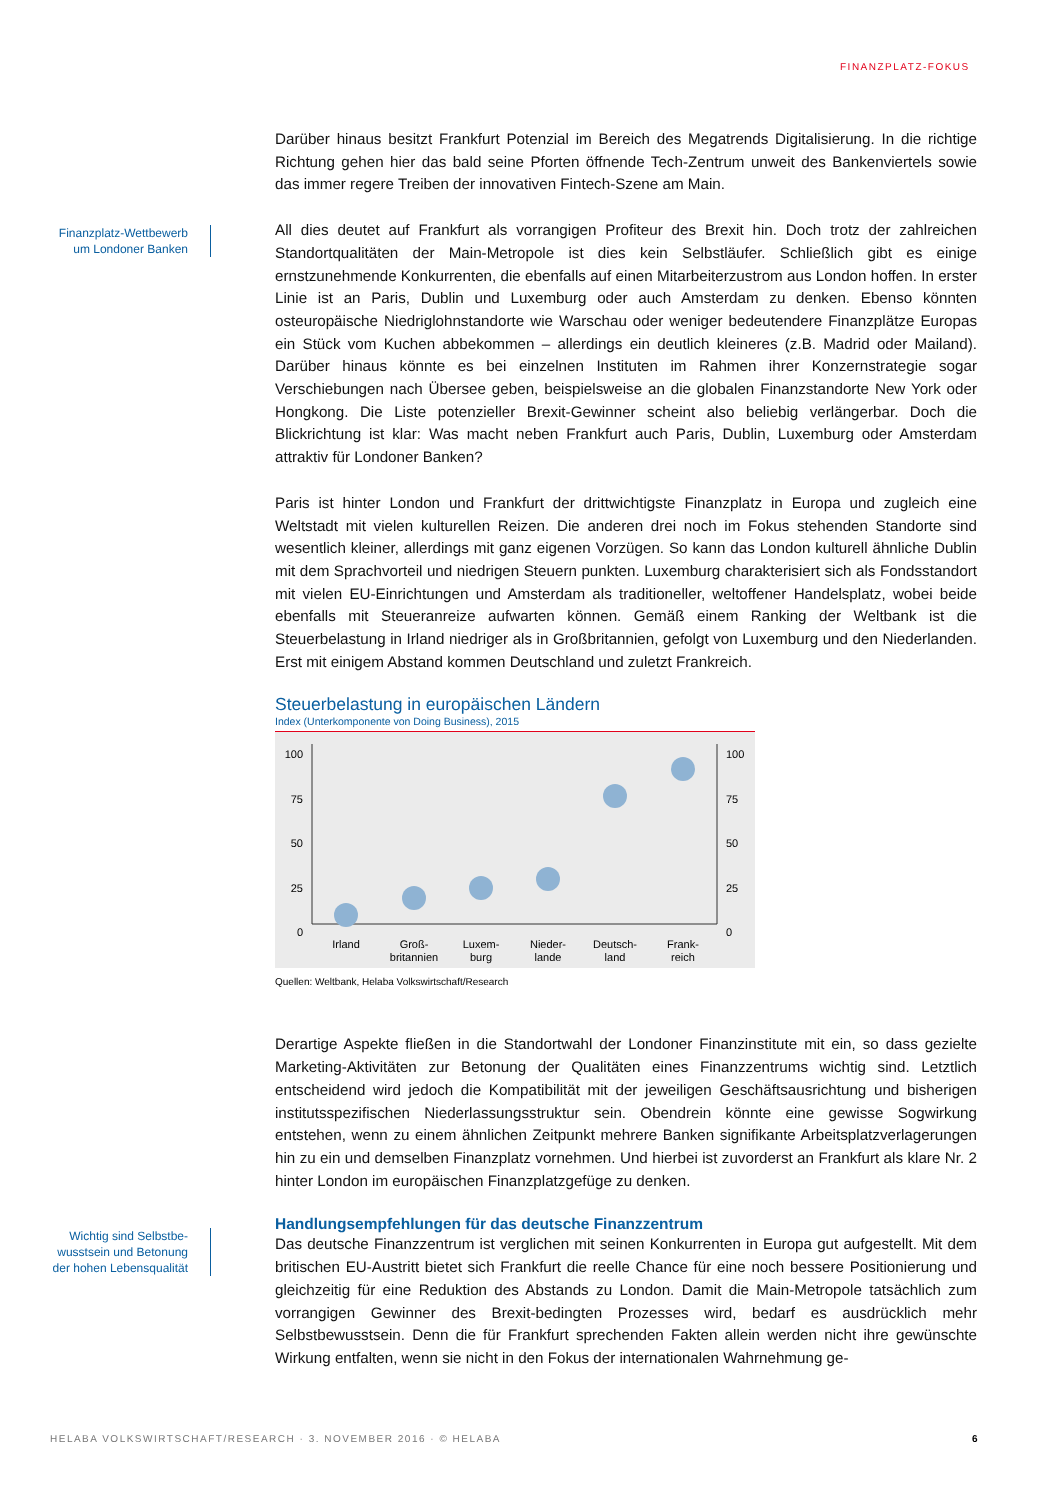FINANZPLATZ-FOKUS
Finanzplatz-Wettbewerb um Londoner Banken
Wichtig sind Selbstbe­wusstsein und Betonung der hohen Lebensqualität
Darüber hinaus besitzt Frankfurt Potenzial im Bereich des Megatrends Digitalisierung. In die richtige Richtung gehen hier das bald seine Pforten öffnende Tech-Zentrum unweit des Bankenviertels sowie das immer regere Treiben der innovativen Fintech-Szene am Main.
All dies deutet auf Frankfurt als vorrangigen Profiteur des Brexit hin. Doch trotz der zahlreichen Standortqualitäten der Main-Metropole ist dies kein Selbstläufer. Schließlich gibt es einige ernstzunehmende Konkurrenten, die ebenfalls auf einen Mitarbeiterzustrom aus London hoffen. In erster Linie ist an Paris, Dublin und Luxemburg oder auch Amsterdam zu denken. Ebenso könnten osteuropäische Niedriglohnstandorte wie Warschau oder weniger bedeutendere Finanzplätze Europas ein Stück vom Kuchen abbekommen – allerdings ein deutlich kleineres (z.B. Madrid oder Mailand). Darüber hinaus könnte es bei einzelnen Instituten im Rahmen ihrer Konzernstrategie sogar Verschiebungen nach Übersee geben, beispielsweise an die globalen Finanzstandorte New York oder Hongkong. Die Liste potenzieller Brexit-Gewinner scheint also beliebig verlängerbar. Doch die Blickrichtung ist klar: Was macht neben Frankfurt auch Paris, Dublin, Luxemburg oder Amsterdam attraktiv für Londoner Banken?
Paris ist hinter London und Frankfurt der drittwichtigste Finanzplatz in Europa und zugleich eine Weltstadt mit vielen kulturellen Reizen. Die anderen drei noch im Fokus stehenden Standorte sind wesentlich kleiner, allerdings mit ganz eigenen Vorzügen. So kann das London kulturell ähnliche Dublin mit dem Sprachvorteil und niedrigen Steuern punkten. Luxemburg charakterisiert sich als Fondsstandort mit vielen EU-Einrichtungen und Amsterdam als traditioneller, weltoffener Handelsplatz, wobei beide ebenfalls mit Steueranreize aufwarten können. Gemäß einem Ranking der Weltbank ist die Steuerbelastung in Irland niedriger als in Großbritannien, gefolgt von Luxemburg und den Niederlanden. Erst mit einigem Abstand kommen Deutschland und zuletzt Frankreich.
Steuerbelastung in europäischen Ländern
Index (Unterkomponente von Doing Business), 2015
100
75
50
25
0
100
75
50
25
0
Irland
Groß-
britannien
Luxem-
burg
Nieder-
lande
Deutsch-
land
Frank-
reich
Quellen: Weltbank, Helaba Volkswirtschaft/Research
Derartige Aspekte fließen in die Standortwahl der Londoner Finanzinstitute mit ein, so dass gezielte Marketing-Aktivitäten zur Betonung der Qualitäten eines Finanzzentrums wichtig sind. Letztlich entscheidend wird jedoch die Kompatibilität mit der jeweiligen Geschäftsausrichtung und bisherigen institutsspezifischen Niederlassungsstruktur sein. Obendrein könnte eine gewisse Sogwirkung entstehen, wenn zu einem ähnlichen Zeitpunkt mehrere Banken signifikante Arbeitsplatzverlagerungen hin zu ein und demselben Finanzplatz vornehmen. Und hierbei ist zuvorderst an Frankfurt als klare Nr. 2 hinter London im europäischen Finanzplatzgefüge zu denken.
Handlungsempfehlungen für das deutsche Finanzzentrum
Das deutsche Finanzzentrum ist verglichen mit seinen Konkurrenten in Europa gut aufgestellt. Mit dem britischen EU-Austritt bietet sich Frankfurt die reelle Chance für eine noch bessere Positionierung und gleichzeitig für eine Reduktion des Abstands zu London. Damit die Main-Metropole tatsächlich zum vorrangigen Gewinner des Brexit-bedingten Prozesses wird, bedarf es ausdrücklich mehr Selbstbewusstsein. Denn die für Frankfurt sprechenden Fakten allein werden nicht ihre gewünschte Wirkung entfalten, wenn sie nicht in den Fokus der internationalen Wahrnehmung ge-
HELABA VOLKSWIRTSCHAFT/RESEARCH · 3. NOVEMBER 2016 · © HELABA
6